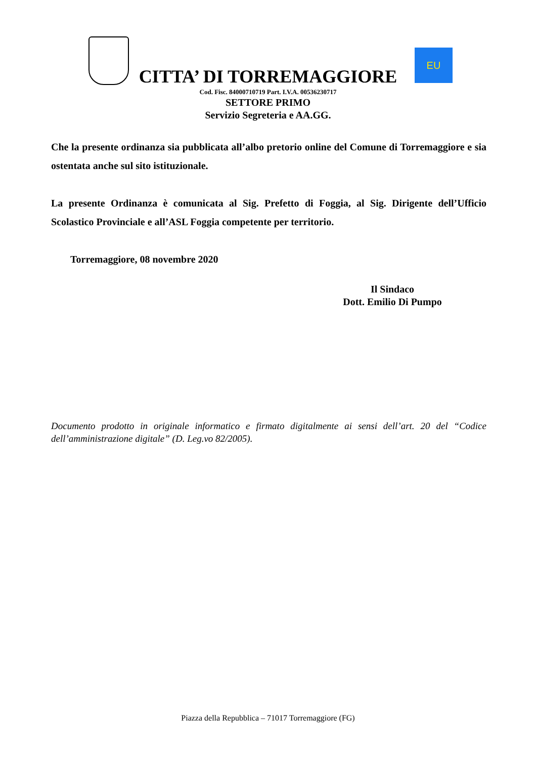CITTA’ DI TORREMAGGIORE
EU
Cod. Fisc. 84000710719 Part. I.V.A. 00536230717
SETTORE PRIMO
Servizio Segreteria e AA.GG.
Che la presente ordinanza sia pubblicata all’albo pretorio online del Comune di Torremaggiore e sia ostentata anche sul sito istituzionale.
La presente Ordinanza è comunicata al Sig. Prefetto di Foggia, al Sig. Dirigente dell’Ufficio Scolastico Provinciale e all’ASL Foggia competente per territorio.
Torremaggiore, 08 novembre 2020
Il Sindaco
Dott. Emilio Di Pumpo
Documento prodotto in originale informatico e firmato digitalmente ai sensi dell’art. 20 del “Codice dell’amministrazione digitale” (D. Leg.vo 82/2005).
Piazza della Repubblica – 71017 Torremaggiore (FG)